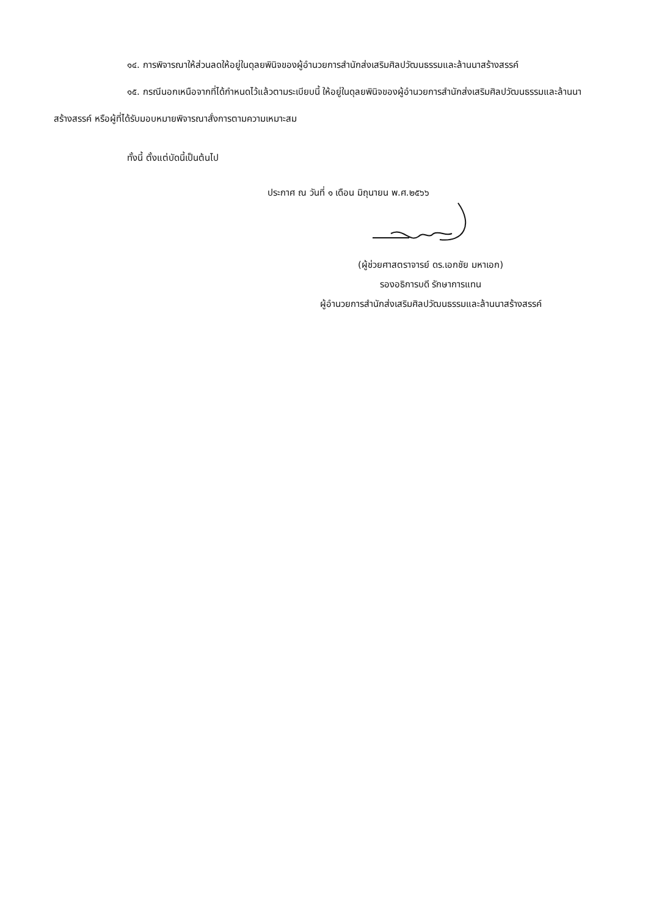๑๔. การพิจารณาให้ส่วนลดให้อยู่ในดุลยพินิจของผู้อำนวยการสำนักส่งเสริมศิลปวัฒนธรรมและล้านนาสร้างสรรค์
๑๕. กรณีนอกเหนือจากที่ได้กำหนดไว้แล้วตามระเบียบนี้ ให้อยู่ในดุลยพินิจของผู้อำนวยการสำนักส่งเสริมศิลปวัฒนธรรมและล้านนาสร้างสรรค์ หรือผู้ที่ได้รับมอบหมายพิจารณาสั่งการตามความเหมาะสม
ทั้งนี้ ตั้งแต่บัดนี้เป็นต้นไป
ประกาศ ณ วันที่ ๑ เดือน มิถุนายน พ.ศ.๒๕๖๖
(ผู้ช่วยศาสตราจารย์ ดร.เอกชัย มหาเอก)
รองอธิการบดี รักษาการแทน
ผู้อำนวยการสำนักส่งเสริมศิลปวัฒนธรรมและล้านนาสร้างสรรค์